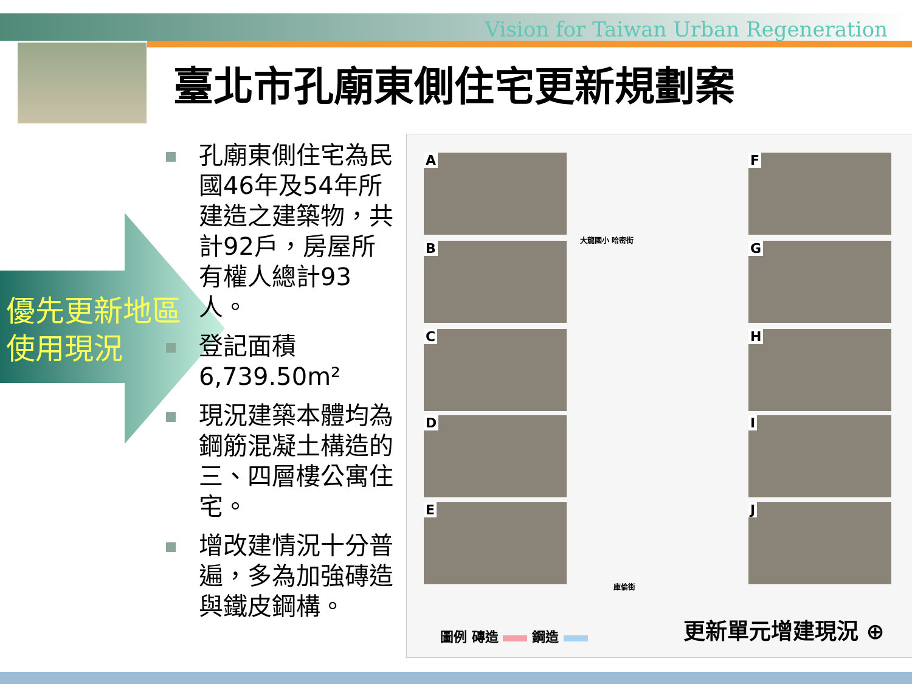Vision for Taiwan Urban Regeneration
臺北市孔廟東側住宅更新規劃案
優先更新地區
使用現況
孔廟東側住宅為民國46年及54年所建造之建築物，共計92戶，房屋所有權人總計93人。
登記面積6,739.50m²
現況建築本體均為鋼筋混凝土構造的三、四層樓公寓住宅。
增改建情況十分普遍，多為加強磚造與鐵皮鋼構。
A
B
C
D
E
F
G
H
I
J
大龍國小 哈密街
庫倫街
圖例 磚造 鋼造 更新單元增建現況 ⊕